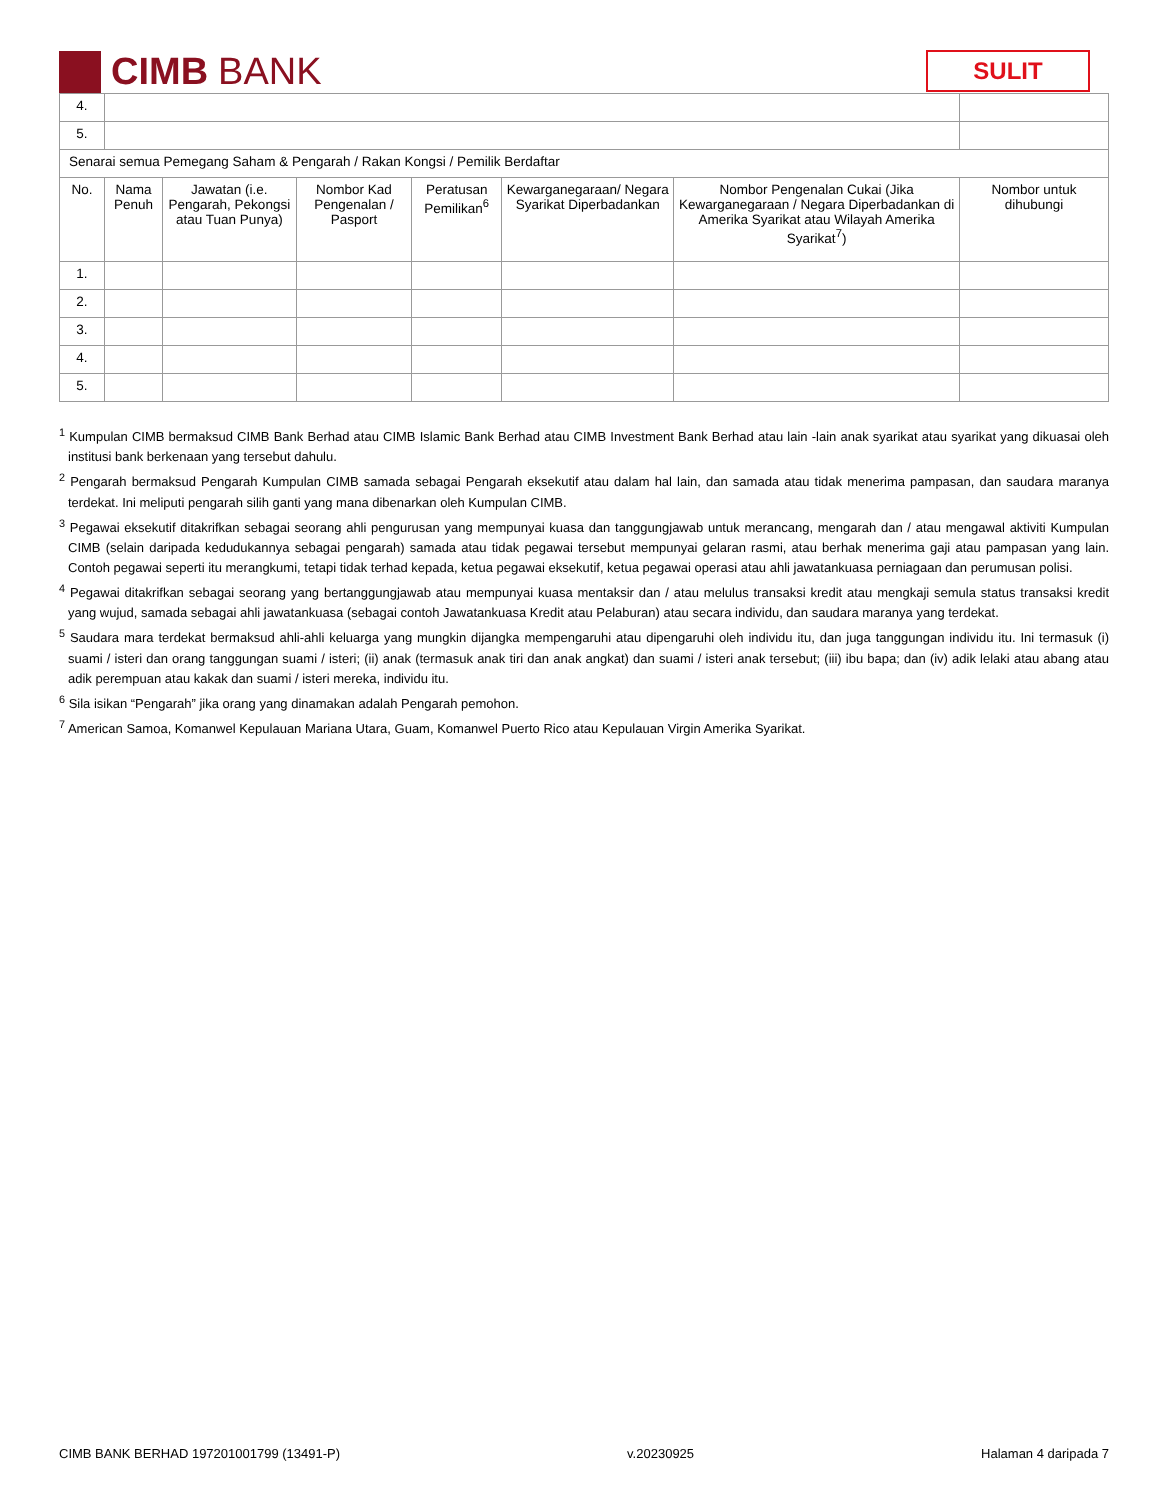CIMB BANK
SULIT
| 4. | | | | | | | |
| 5. | | | | | | | |
| Senarai semua Pemegang Saham & Pengarah / Rakan Kongsi / Pemilik Berdaftar | | | | | | | |
| No. | Nama Penuh | Jawatan (i.e. Pengarah, Pekongsi atau Tuan Punya) | Nombor Kad Pengenalan / Pasport | Peratusan Pemilikan<sup>6</sup> | Kewarganegaraan/ Negara Syarikat Diperbadankan | Nombor Pengenalan Cukai (Jika Kewarganegaraan / Negara Diperbadankan di Amerika Syarikat atau Wilayah Amerika Syarikat<sup>7</sup>) | Nombor untuk dihubungi |
| 1. | | | | | | | |
| 2. | | | | | | | |
| 3. | | | | | | | |
| 4. | | | | | | | |
| 5. | | | | | | | |
<sup>1</sup> Kumpulan CIMB bermaksud CIMB Bank Berhad atau CIMB Islamic Bank Berhad atau CIMB Investment Bank Berhad atau lain -lain anak syarikat atau syarikat yang dikuasai oleh institusi bank berkenaan yang tersebut dahulu.
<sup>2</sup> Pengarah bermaksud Pengarah Kumpulan CIMB samada sebagai Pengarah eksekutif atau dalam hal lain, dan samada atau tidak menerima pampasan, dan saudara maranya terdekat. Ini meliputi pengarah silih ganti yang mana dibenarkan oleh Kumpulan CIMB.
<sup>3</sup> Pegawai eksekutif ditakrifkan sebagai seorang ahli pengurusan yang mempunyai kuasa dan tanggungjawab untuk merancang, mengarah dan / atau mengawal aktiviti Kumpulan CIMB (selain daripada kedudukannya sebagai pengarah) samada atau tidak pegawai tersebut mempunyai gelaran rasmi, atau berhak menerima gaji atau pampasan yang lain. Contoh pegawai seperti itu merangkumi, tetapi tidak terhad kepada, ketua pegawai eksekutif, ketua pegawai operasi atau ahli jawatankuasa perniagaan dan perumusan polisi.
<sup>4</sup> Pegawai ditakrifkan sebagai seorang yang bertanggungjawab atau mempunyai kuasa mentaksir dan / atau melulus transaksi kredit atau mengkaji semula status transaksi kredit yang wujud, samada sebagai ahli jawatankuasa (sebagai contoh Jawatankuasa Kredit atau Pelaburan) atau secara individu, dan saudara maranya yang terdekat.
<sup>5</sup> Saudara mara terdekat bermaksud ahli-ahli keluarga yang mungkin dijangka mempengaruhi atau dipengaruhi oleh individu itu, dan juga tanggungan individu itu. Ini termasuk (i) suami / isteri dan orang tanggungan suami / isteri; (ii) anak (termasuk anak tiri dan anak angkat) dan suami / isteri anak tersebut; (iii) ibu bapa; dan (iv) adik lelaki atau abang atau adik perempuan atau kakak dan suami / isteri mereka, individu itu.
<sup>6</sup> Sila isikan “Pengarah” jika orang yang dinamakan adalah Pengarah pemohon.
<sup>7</sup> American Samoa, Komanwel Kepulauan Mariana Utara, Guam, Komanwel Puerto Rico atau Kepulauan Virgin Amerika Syarikat.
CIMB BANK BERHAD 197201001799 (13491-P) v.20230925 Halaman 4 daripada 7